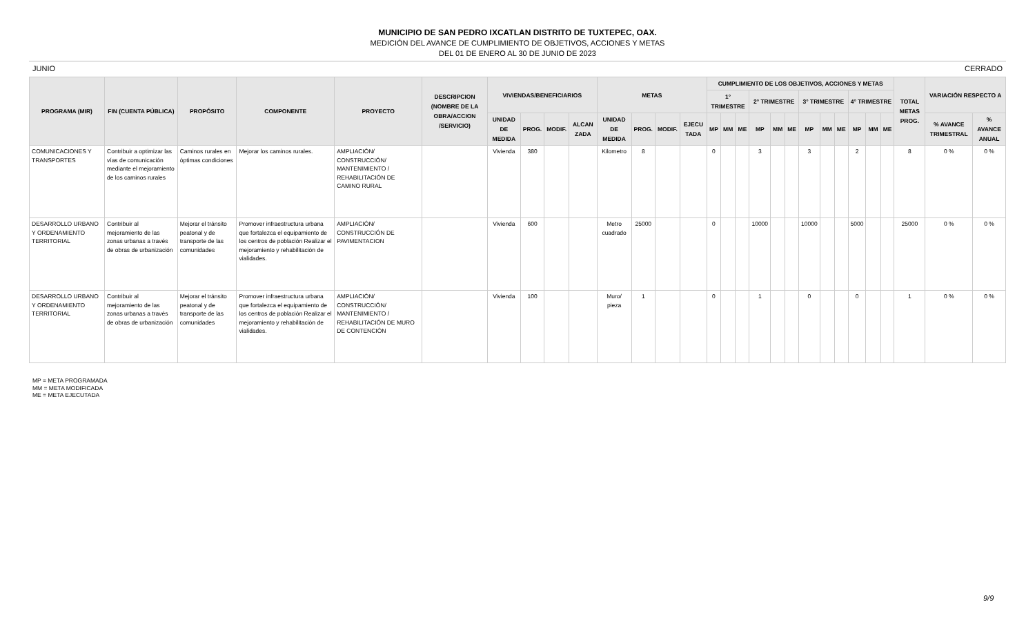MUNICIPIO DE SAN PEDRO IXCATLAN DISTRITO DE TUXTEPEC, OAX.
MEDICIÓN DEL AVANCE DE CUMPLIMIENTO DE OBJETIVOS, ACCIONES Y METAS
DEL 01 DE ENERO AL 30 DE JUNIO DE 2023
JUNIO CERRADO
| PROGRAMA (MIR) | FIN (CUENTA PÚBLICA) | PROPÓSITO | COMPONENTE | PROYECTO | DESCRIPCION (NOMBRE DE LA OBRA/ACCION /SERVICIO) | VIVIENDAS/BENEFICIARIOS | | | | METAS | | | | CUMPLIMIENTO DE LOS OBJETIVOS, ACCIONES Y METAS | | | | | | | | | | | | TOTAL METAS PROG. | VARIACIÓN RESPECTO A | |
| --- | --- | --- | --- | --- | --- | --- | --- | --- | --- | --- | --- | --- | --- | --- | --- | --- | --- | --- | --- | --- | --- | --- | --- | --- | --- | --- | --- | --- |
| | | | | | | | | | | | | | | 1° TRIMESTRE | | | 2° TRIMESTRE | | | 3° TRIMESTRE | | | 4° TRIMESTRE | | | | | |
| | | | | | | UNIDAD DE MEDIDA | PROG. | MODIF. | ALCAN ZADA | UNIDAD DE MEDIDA | PROG. | MODIF. | EJECU TADA | MP | MM | ME | MP | MM | ME | MP | MM | ME | MP | MM | ME | | % AVANCE TRIMESTRAL | % AVANCE ANUAL |
| COMUNICACIONES Y TRANSPORTES | Contribuir a optimizar las vías de comunicación mediante el mejoramiento de los caminos rurales | Caminos rurales en óptimas condiciones | Mejorar los caminos rurales. | AMPLIACIÓN/ CONSTRUCCIÓN/ MANTENIMIENTO / REHABILITACIÓN DE CAMINO RURAL | | Vivienda | 380 | | | Kilometro | 8 | | | 0 | | | 3 | | | 3 | | | 2 | | | 8 | 0 % | 0 % |
| DESARROLLO URBANO Y ORDENAMIENTO TERRITORIAL | Contribuir al mejoramiento de las zonas urbanas a través de obras de urbanización | Mejorar el tránsito peatonal y de transporte de las comunidades | Promover infraestructura urbana que fortalezca el equipamiento de los centros de población Realizar el mejoramiento y rehabilitación de vialidades. | AMPLIACIÓN/ CONSTRUCCIÓN DE PAVIMENTACION | | Vivienda | 600 | | | Metro cuadrado | 25000 | | | 0 | | | 10000 | | | 10000 | | | 5000 | | | 25000 | 0 % | 0 % |
| DESARROLLO URBANO Y ORDENAMIENTO TERRITORIAL | Contribuir al mejoramiento de las zonas urbanas a través de obras de urbanización | Mejorar el tránsito peatonal y de transporte de las comunidades | Promover infraestructura urbana que fortalezca el equipamiento de los centros de población Realizar el mejoramiento y rehabilitación de vialidades. | AMPLIACIÓN/ CONSTRUCCIÓN/ MANTENIMIENTO / REHABILITACIÓN DE MURO DE CONTENCIÓN | | Vivienda | 100 | | | Muro/ pieza | 1 | | | 0 | | | 1 | | | 0 | | | 0 | | | 1 | 0 % | 0 % |
MP = META PROGRAMADA
MM = META MODIFICADA
ME = META EJECUTADA
9/9